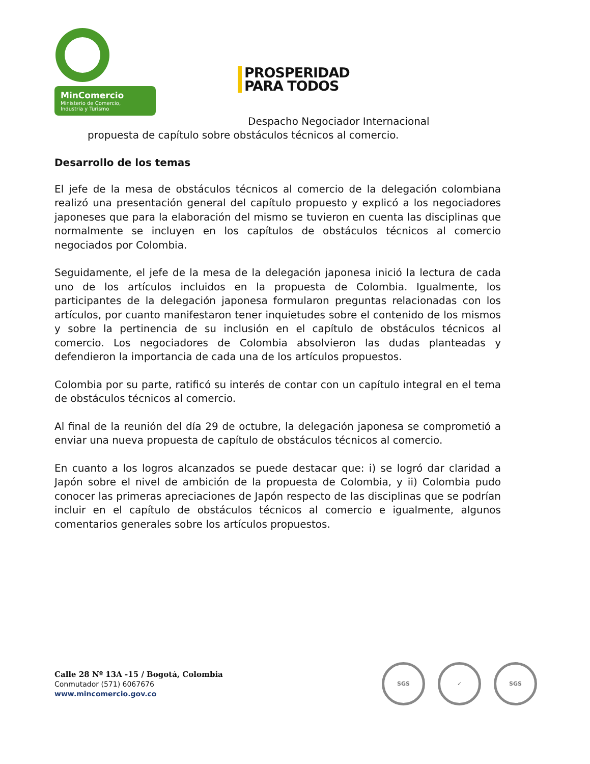MinComercio
Ministerio de Comercio,
Industria y Turismo
PROSPERIDAD
PARA TODOS
Despacho Negociador Internacional
propuesta de capítulo sobre obstáculos técnicos al comercio.
Desarrollo de los temas
El jefe de la mesa de obstáculos técnicos al comercio de la delegación colombiana realizó una presentación general del capítulo propuesto y explicó a los negociadores japoneses que para la elaboración del mismo se tuvieron en cuenta las disciplinas que normalmente se incluyen en los capítulos de obstáculos técnicos al comercio negociados por Colombia.
Seguidamente, el jefe de la mesa de la delegación japonesa inició la lectura de cada uno de los artículos incluidos en la propuesta de Colombia. Igualmente, los participantes de la delegación japonesa formularon preguntas relacionadas con los artículos, por cuanto manifestaron tener inquietudes sobre el contenido de los mismos y sobre la pertinencia de su inclusión en el capítulo de obstáculos técnicos al comercio. Los negociadores de Colombia absolvieron las dudas planteadas y defendieron la importancia de cada una de los artículos propuestos.
Colombia por su parte, ratificó su interés de contar con un capítulo integral en el tema de obstáculos técnicos al comercio.
Al final de la reunión del día 29 de octubre, la delegación japonesa se comprometió a enviar una nueva propuesta de capítulo de obstáculos técnicos al comercio.
En cuanto a los logros alcanzados se puede destacar que: i) se logró dar claridad a Japón sobre el nivel de ambición de la propuesta de Colombia, y ii) Colombia pudo conocer las primeras apreciaciones de Japón respecto de las disciplinas que se podrían incluir en el capítulo de obstáculos técnicos al comercio e igualmente, algunos comentarios generales sobre los artículos propuestos.
Calle 28 Nº 13A -15 / Bogotá, Colombia
Conmutador (571) 6067676
www.mincomercio.gov.co
SGS ✓ SGS